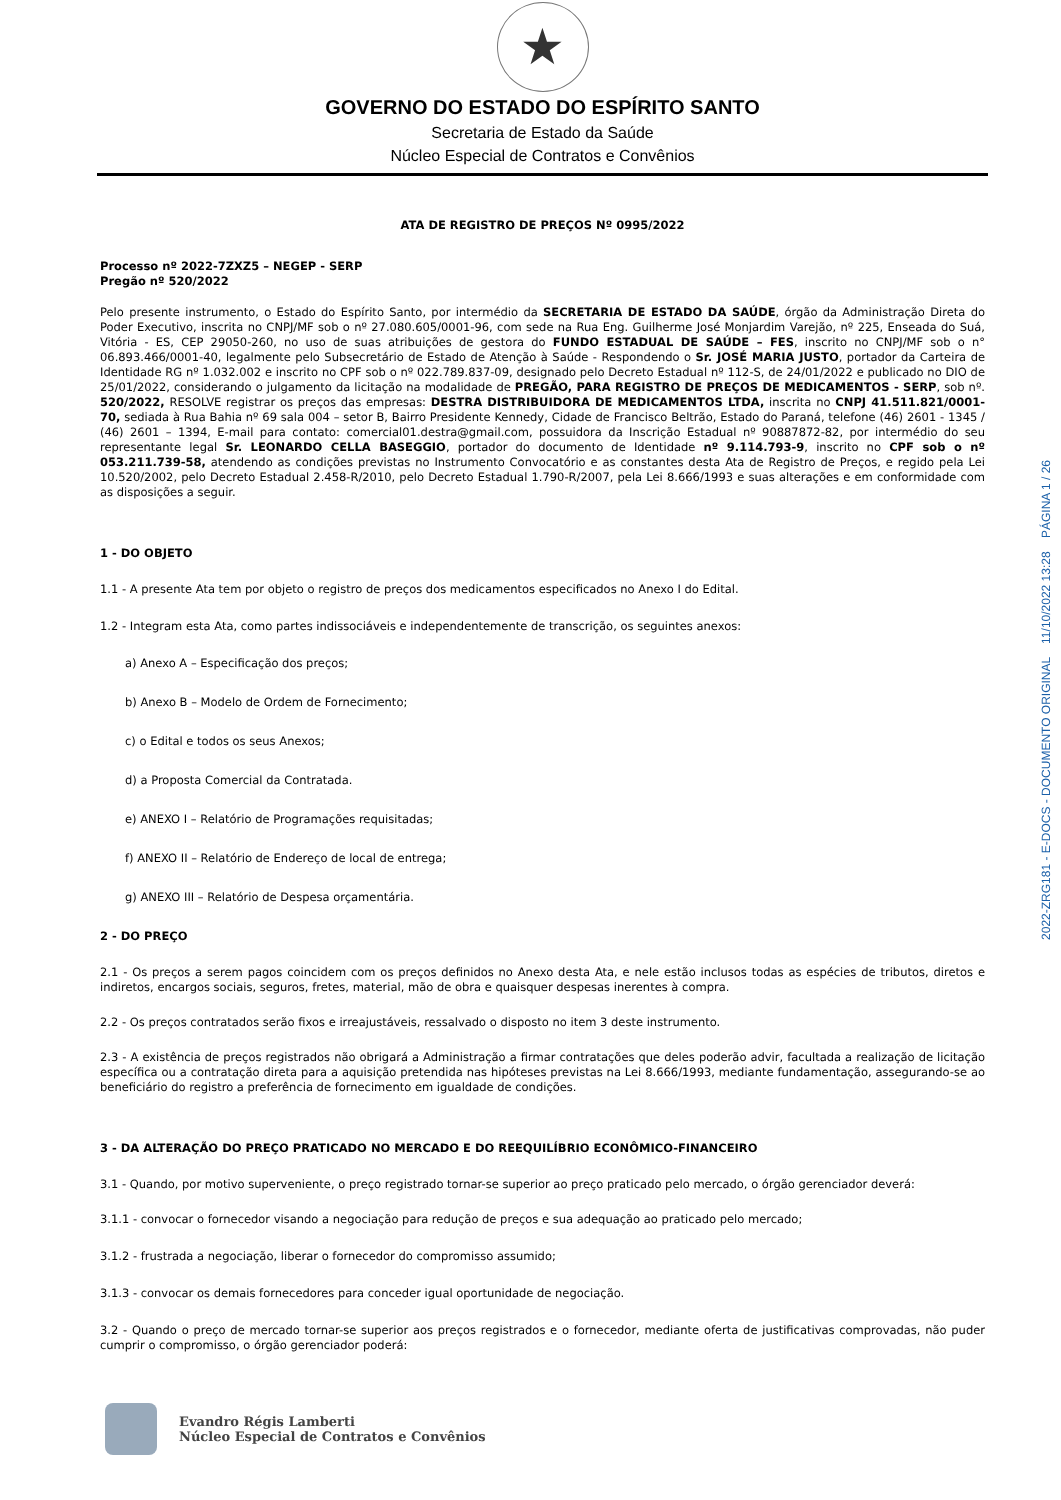★
GOVERNO DO ESTADO DO ESPÍRITO SANTO
Secretaria de Estado da Saúde
Núcleo Especial de Contratos e Convênios
ATA DE REGISTRO DE PREÇOS Nº 0995/2022
Processo nº 2022-7ZXZ5 – NEGEP - SERP
Pregão nº 520/2022
Pelo presente instrumento, o Estado do Espírito Santo, por intermédio da SECRETARIA DE ESTADO DA SAÚDE, órgão da Administração Direta do Poder Executivo, inscrita no CNPJ/MF sob o nº 27.080.605/0001-96, com sede na Rua Eng. Guilherme José Monjardim Varejão, nº 225, Enseada do Suá, Vitória - ES, CEP 29050-260, no uso de suas atribuições de gestora do FUNDO ESTADUAL DE SAÚDE – FES, inscrito no CNPJ/MF sob o n° 06.893.466/0001-40, legalmente pelo Subsecretário de Estado de Atenção à Saúde - Respondendo o Sr. JOSÉ MARIA JUSTO, portador da Carteira de Identidade RG nº 1.032.002 e inscrito no CPF sob o nº 022.789.837-09, designado pelo Decreto Estadual nº 112-S, de 24/01/2022 e publicado no DIO de 25/01/2022, considerando o julgamento da licitação na modalidade de PREGÃO, PARA REGISTRO DE PREÇOS DE MEDICAMENTOS - SERP, sob nº. 520/2022, RESOLVE registrar os preços das empresas: DESTRA DISTRIBUIDORA DE MEDICAMENTOS LTDA, inscrita no CNPJ 41.511.821/0001-70, sediada à Rua Bahia nº 69 sala 004 – setor B, Bairro Presidente Kennedy, Cidade de Francisco Beltrão, Estado do Paraná, telefone (46) 2601 - 1345 / (46) 2601 – 1394, E-mail para contato: comercial01.destra@gmail.com, possuidora da Inscrição Estadual nº 90887872-82, por intermédio do seu representante legal Sr. LEONARDO CELLA BASEGGIO, portador do documento de Identidade nº 9.114.793-9, inscrito no CPF sob o nº 053.211.739-58, atendendo as condições previstas no Instrumento Convocatório e as constantes desta Ata de Registro de Preços, e regido pela Lei 10.520/2002, pelo Decreto Estadual 2.458-R/2010, pelo Decreto Estadual 1.790-R/2007, pela Lei 8.666/1993 e suas alterações e em conformidade com as disposições a seguir.
1 - DO OBJETO
1.1 - A presente Ata tem por objeto o registro de preços dos medicamentos especificados no Anexo I do Edital.
1.2 - Integram esta Ata, como partes indissociáveis e independentemente de transcrição, os seguintes anexos:
a) Anexo A – Especificação dos preços;
b) Anexo B – Modelo de Ordem de Fornecimento;
c) o Edital e todos os seus Anexos;
d) a Proposta Comercial da Contratada.
e) ANEXO I – Relatório de Programações requisitadas;
f) ANEXO II – Relatório de Endereço de local de entrega;
g) ANEXO III – Relatório de Despesa orçamentária.
2 - DO PREÇO
2.1 - Os preços a serem pagos coincidem com os preços definidos no Anexo desta Ata, e nele estão inclusos todas as espécies de tributos, diretos e indiretos, encargos sociais, seguros, fretes, material, mão de obra e quaisquer despesas inerentes à compra.
2.2 - Os preços contratados serão fixos e irreajustáveis, ressalvado o disposto no item 3 deste instrumento.
2.3 - A existência de preços registrados não obrigará a Administração a firmar contratações que deles poderão advir, facultada a realização de licitação específica ou a contratação direta para a aquisição pretendida nas hipóteses previstas na Lei 8.666/1993, mediante fundamentação, assegurando-se ao beneficiário do registro a preferência de fornecimento em igualdade de condições.
3 - DA ALTERAÇÃO DO PREÇO PRATICADO NO MERCADO E DO REEQUILÍBRIO ECONÔMICO-FINANCEIRO
3.1 - Quando, por motivo superveniente, o preço registrado tornar-se superior ao preço praticado pelo mercado, o órgão gerenciador deverá:
3.1.1 - convocar o fornecedor visando a negociação para redução de preços e sua adequação ao praticado pelo mercado;
3.1.2 - frustrada a negociação, liberar o fornecedor do compromisso assumido;
3.1.3 - convocar os demais fornecedores para conceder igual oportunidade de negociação.
3.2 - Quando o preço de mercado tornar-se superior aos preços registrados e o fornecedor, mediante oferta de justificativas comprovadas, não puder cumprir o compromisso, o órgão gerenciador poderá:
Evandro Régis Lamberti
Núcleo Especial de Contratos e Convênios
2022-ZRG181 - E-DOCS - DOCUMENTO ORIGINAL 11/10/2022 13:28 PÁGINA 1 / 26